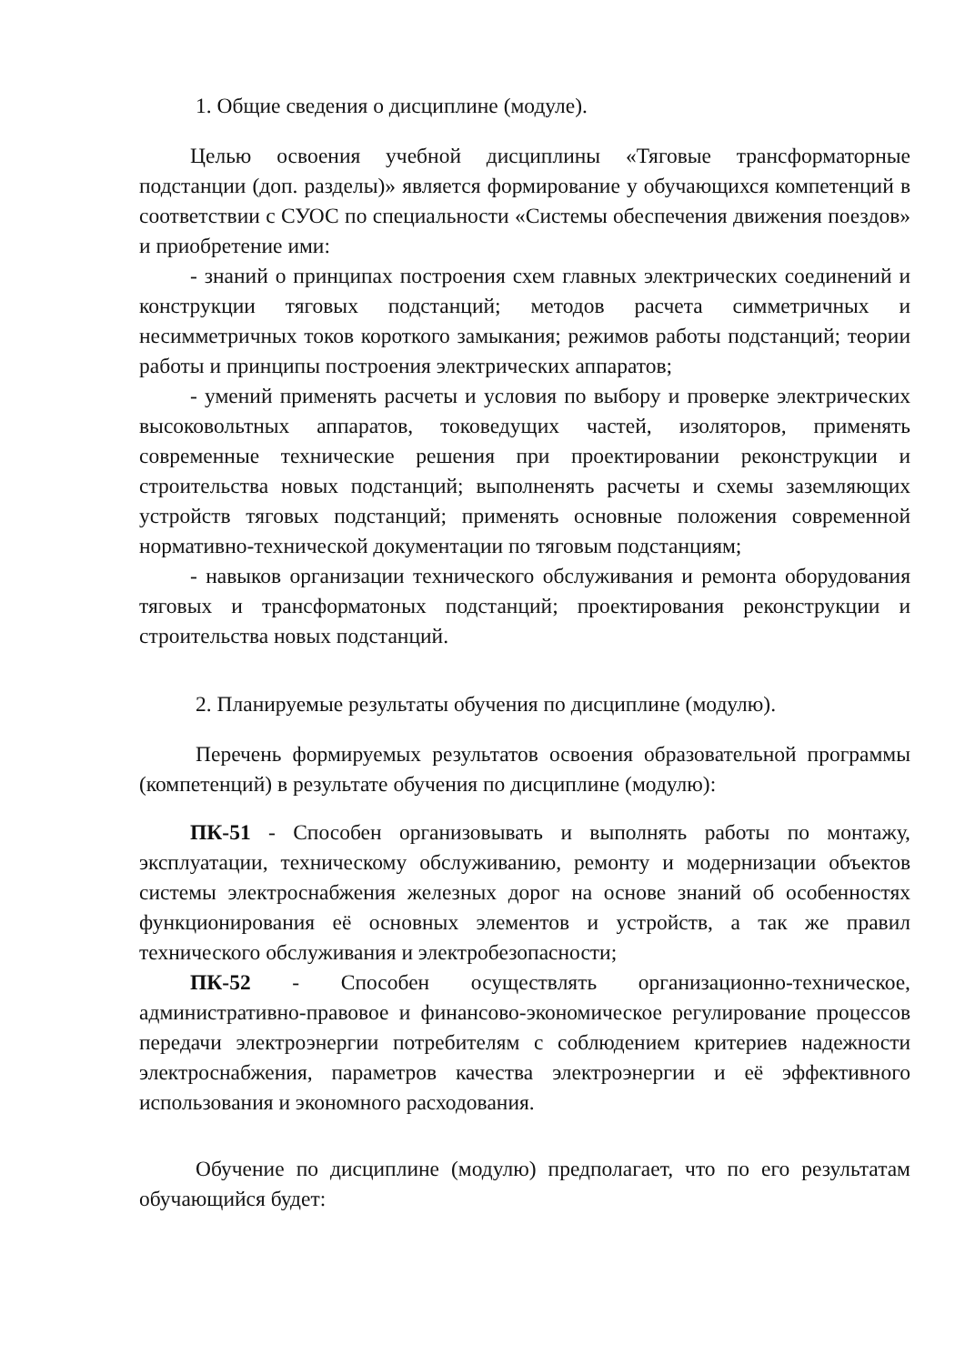1. Общие сведения о дисциплине (модуле).
Целью освоения учебной дисциплины «Тяговые трансформаторные подстанции (доп. разделы)» является формирование у обучающихся компетенций в соответствии с СУОС по специальности «Системы обеспечения движения поездов» и приобретение ими:
- знаний о принципах построения схем главных электрических соединений и конструкции тяговых подстанций; методов расчета симметричных и несимметричных токов короткого замыкания; режимов работы подстанций; теории работы и принципы построения электрических аппаратов;
- умений применять расчеты и условия по выбору и проверке электрических высоковольтных аппаратов, токоведущих частей, изоляторов, применять современные технические решения при проектировании реконструкции и строительства новых подстанций; выполненять расчеты и схемы заземляющих устройств тяговых подстанций; применять основные положения современной нормативно-технической документации по тяговым подстанциям;
- навыков организации технического обслуживания и ремонта оборудования тяговых и трансформатоных подстанций; проектирования реконструкции и строительства новых подстанций.
2. Планируемые результаты обучения по дисциплине (модулю).
Перечень формируемых результатов освоения образовательной программы (компетенций) в результате обучения по дисциплине (модулю):
ПК-51 - Способен организовывать и выполнять работы по монтажу, эксплуатации, техническому обслуживанию, ремонту и модернизации объектов системы электроснабжения железных дорог на основе знаний об особенностях функционирования её основных элементов и устройств, а так же правил технического обслуживания и электробезопасности;
ПК-52 - Способен осуществлять организационно-техническое, административно-правовое и финансово-экономическое регулирование процессов передачи электроэнергии потребителям с соблюдением критериев надежности электроснабжения, параметров качества электроэнергии и её эффективного использования и экономного расходования.
Обучение по дисциплине (модулю) предполагает, что по его результатам обучающийся будет: